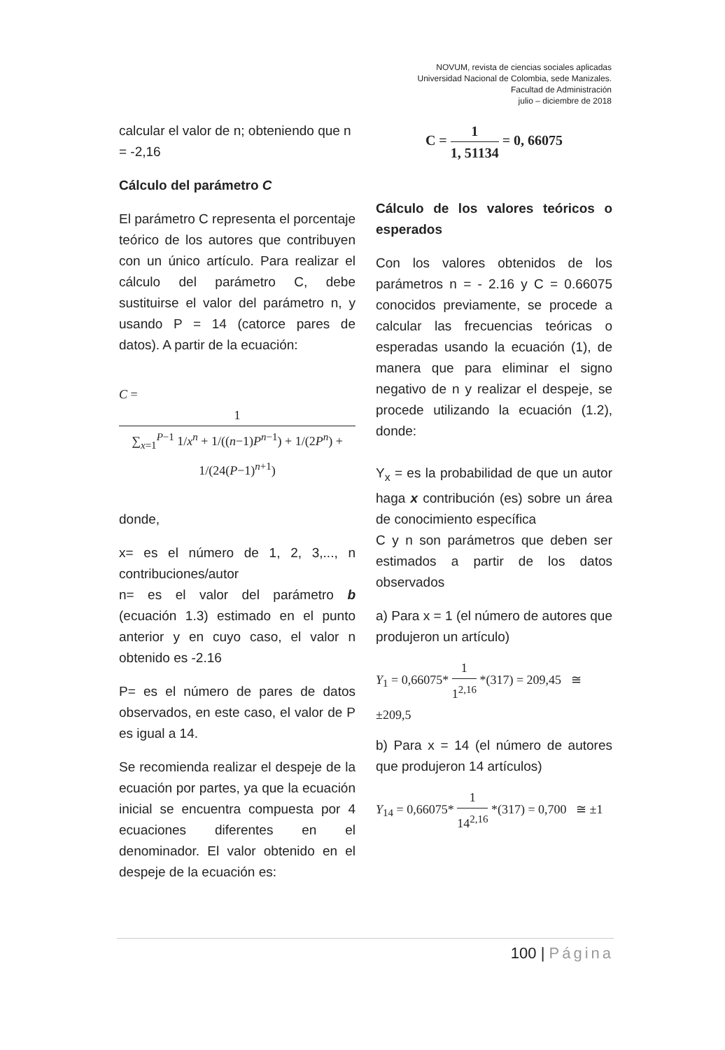NOVUM, revista de ciencias sociales aplicadas
Universidad Nacional de Colombia, sede Manizales.
Facultad de Administración
julio – diciembre de 2018
calcular el valor de n; obteniendo que n = -2,16
Cálculo del parámetro C
El parámetro C representa el porcentaje teórico de los autores que contribuyen con un único artículo. Para realizar el cálculo del parámetro C, debe sustituirse el valor del parámetro n, y usando P = 14 (catorce pares de datos). A partir de la ecuación:
C = 1 ∑<sub>x=1</sub><sup>P−1</sup> 1/x<sup>n</sup> + 1/((n−1)P<sup>n−1</sup>) + 1/(2P<sup>n</sup>) + 1/(24(P−1)<sup>n+1</sup>)
donde,
x= es el número de 1, 2, 3,..., n contribuciones/autor
n= es el valor del parámetro b (ecuación 1.3) estimado en el punto anterior y en cuyo caso, el valor n obtenido es -2.16
P= es el número de pares de datos observados, en este caso, el valor de P es igual a 14.
Se recomienda realizar el despeje de la ecuación por partes, ya que la ecuación inicial se encuentra compuesta por 4 ecuaciones diferentes en el denominador. El valor obtenido en el despeje de la ecuación es:
C = 1 1, 51134 = 0, 66075
Cálculo de los valores teóricos o esperados
Con los valores obtenidos de los parámetros n = - 2.16 y C = 0.66075 conocidos previamente, se procede a calcular las frecuencias teóricas o esperadas usando la ecuación (1), de manera que para eliminar el signo negativo de n y realizar el despeje, se procede utilizando la ecuación (1.2), donde:
Y<sub>x</sub> = es la probabilidad de que un autor haga x contribución (es) sobre un área de conocimiento específica
C y n son parámetros que deben ser estimados a partir de los datos observados
a) Para x = 1 (el número de autores que produjeron un artículo)
Y<sub>1</sub> = 0,66075* 1 1<sup>2,16</sup> *(317) = 209,45 ≅ ±209,5
b) Para x = 14 (el número de autores que produjeron 14 artículos)
Y<sub>14</sub> = 0,66075* 1 14<sup>2,16</sup> *(317) = 0,700 ≅ ±1
100 | Página